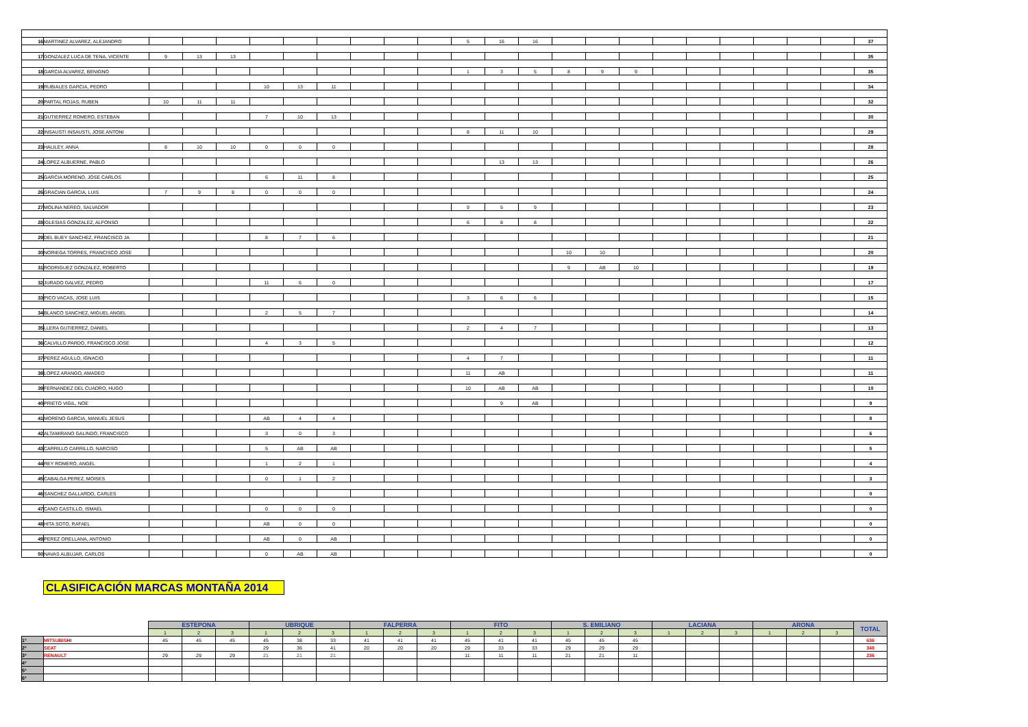| 16 | MARTINEZ ALVAREZ, ALEJANDRO | | | | | | | | | | 5 | 16 | 16 | | | | | | | | | | 37 |
| 17 | GONZALEZ LUCA DE TENA, VICENTE | 9 | 13 | 13 | | | | | | | | | | | | | | | | | | | 35 |
| 18 | GARCIA ALVAREZ, BENIGNO | | | | | | | | | | 1 | 3 | 5 | 8 | 9 | 9 | | | | | | | 35 |
| 19 | RUBIALES GARCIA, PEDRO | | | | 10 | 13 | 11 | | | | | | | | | | | | | | | | 34 |
| 20 | PARTAL ROJAS, RUBEN | 10 | 11 | 11 | | | | | | | | | | | | | | | | | | | 32 |
| 21 | GUTIERREZ ROMERO, ESTEBAN | | | | 7 | 10 | 13 | | | | | | | | | | | | | | | | 30 |
| 22 | INSAUSTI INSAUSTI, JOSE ANTONI | | | | | | | | | | 8 | 11 | 10 | | | | | | | | | | 29 |
| 23 | HALILEY, ANNA | 8 | 10 | 10 | 0 | 0 | 0 | | | | | | | | | | | | | | | | 28 |
| 24 | LOPEZ ALBUERNE, PABLO | | | | | | | | | | | 13 | 13 | | | | | | | | | | 26 |
| 25 | GARCIA MORENO, JOSE CARLOS | | | | 6 | 11 | 8 | | | | | | | | | | | | | | | | 25 |
| 26 | GRACIAN GARCIA, LUIS | 7 | 9 | 8 | 0 | 0 | 0 | | | | | | | | | | | | | | | | 24 |
| 27 | MOLINA NEREO, SALVADOR | | | | | | | | | | 9 | 5 | 9 | | | | | | | | | | 23 |
| 28 | IGLESIAS GONZALEZ, ALFONSO | | | | | | | | | | 6 | 8 | 8 | | | | | | | | | | 22 |
| 29 | DEL BUEY SANCHEZ, FRANCISCO JA | | | | 8 | 7 | 6 | | | | | | | | | | | | | | | | 21 |
| 30 | NORIEGA TORRES, FRANCISCO JOSE | | | | | | | | | | | | | 10 | 10 | | | | | | | | 20 |
| 31 | RODRIGUEZ GONZALEZ, ROBERTO | | | | | | | | | | | | | 9 | AB | 10 | | | | | | | 19 |
| 32 | JURADO GALVEZ, PEDRO | | | | 11 | 6 | 0 | | | | | | | | | | | | | | | | 17 |
| 33 | PICO VACAS, JOSE LUIS | | | | | | | | | | 3 | 6 | 6 | | | | | | | | | | 15 |
| 34 | BLANCO SANCHEZ, MIGUEL ANGEL | | | | 2 | 5 | 7 | | | | | | | | | | | | | | | | 14 |
| 35 | LLERA GUTIERREZ, DANIEL | | | | | | | | | | 2 | 4 | 7 | | | | | | | | | | 13 |
| 36 | CALVILLO PARDO, FRANCISCO JOSE | | | | 4 | 3 | 5 | | | | | | | | | | | | | | | | 12 |
| 37 | PEREZ AGULLO, IGNACIO | | | | | | | | | | 4 | 7 | | | | | | | | | | | 11 |
| 38 | LOPEZ ARANGO, AMADEO | | | | | | | | | | 11 | AB | | | | | | | | | | | 11 |
| 39 | FERNANDEZ DEL CUADRO, HUGO | | | | | | | | | | 10 | AB | AB | | | | | | | | | | 10 |
| 40 | PRIETO VIGIL, NOE | | | | | | | | | | | 9 | AB | | | | | | | | | | 9 |
| 41 | MORENO GARCIA, MANUEL JESUS | | | | AB | 4 | 4 | | | | | | | | | | | | | | | | 8 |
| 42 | ALTAMIRANO GALINDO, FRANCISCO | | | | 3 | 0 | 3 | | | | | | | | | | | | | | | | 6 |
| 43 | CARRILLO CARRILLO, NARCISO | | | | 5 | AB | AB | | | | | | | | | | | | | | | | 5 |
| 44 | REY ROMERO, ANGEL | | | | 1 | 2 | 1 | | | | | | | | | | | | | | | | 4 |
| 45 | CABALGA PEREZ, MOISES | | | | 0 | 1 | 2 | | | | | | | | | | | | | | | | 3 |
| 46 | SANCHEZ GALLARDO, CARLES | | | | | | | | | | | | | | | | | | | | | | 0 |
| 47 | CANO CASTILLO, ISMAEL | | | | 0 | 0 | 0 | | | | | | | | | | | | | | | | 0 |
| 48 | HITA SOTO, RAFAEL | | | | AB | 0 | 0 | | | | | | | | | | | | | | | | 0 |
| 49 | PEREZ ORELLANA, ANTONIO | | | | AB | 0 | AB | | | | | | | | | | | | | | | | 0 |
| 50 | NAVAS ALBUJAR, CARLOS | | | | 0 | AB | AB | | | | | | | | | | | | | | | | 0 |
CLASIFICACIÓN MARCAS MONTAÑA 2014
| | | ESTEPONA | | | UBRIQUE | | | FALPERRA | | | FITO | | | S. EMILIANO | | | LACIANA | | | ARONA | | | TOTAL |
| --- | --- | --- | --- | --- | --- | --- | --- | --- | --- | --- | --- | --- | --- | --- | --- | --- | --- | --- | --- | --- | --- | --- | --- |
| | | 1 | 2 | 3 | 1 | 2 | 3 | 1 | 2 | 3 | 1 | 2 | 3 | 1 | 2 | 3 | 1 | 2 | 3 | 1 | 2 | 3 | |
| 1º | MITSUBISHI | 45 | 45 | 45 | 45 | 38 | 33 | 41 | 41 | 41 | 45 | 41 | 41 | 45 | 45 | 45 | | | | | | | 636 |
| 2º | SEAT | | | | 29 | 36 | 41 | 20 | 20 | 20 | 29 | 33 | 33 | 29 | 29 | 29 | | | | | | | 348 |
| 3º | RENAULT | 29 | 29 | 29 | 21 | 21 | 21 | | | | 11 | 11 | 11 | 21 | 21 | 11 | | | | | | | 236 |
| 4º | | | | | | | | | | | | | | | | | | | | | | | |
| 5º | | | | | | | | | | | | | | | | | | | | | | | |
| 6º | | | | | | | | | | | | | | | | | | | | | | | |